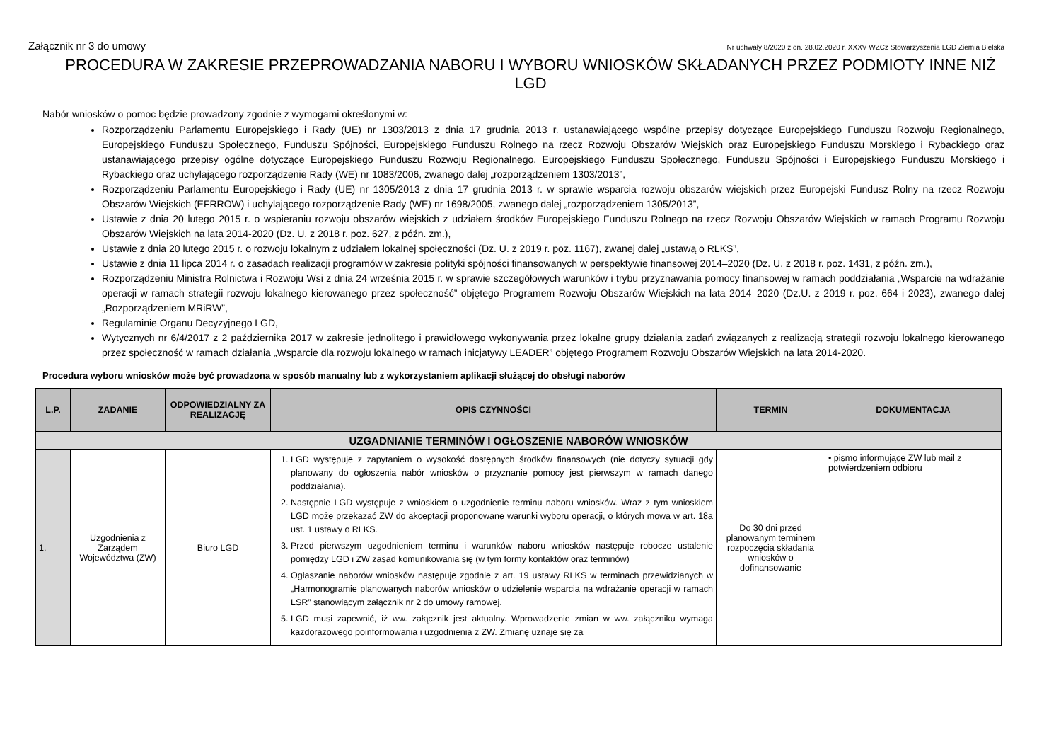Załącznik nr 3 do umowy Nr uchwały 8/2020 z dn. 28.02.2020 r. XXXV WZCz Stowarzyszenia LGD Ziemia Bielska
PROCEDURA W ZAKRESIE PRZEPROWADZANIA NABORU I WYBORU WNIOSKÓW SKŁADANYCH PRZEZ PODMIOTY INNE NIŻ LGD
Nabór wniosków o pomoc będzie prowadzony zgodnie z wymogami określonymi w:
Rozporządzeniu Parlamentu Europejskiego i Rady (UE) nr 1303/2013 z dnia 17 grudnia 2013 r. ustanawiającego wspólne przepisy dotyczące Europejskiego Funduszu Rozwoju Regionalnego, Europejskiego Funduszu Społecznego, Funduszu Spójności, Europejskiego Funduszu Rolnego na rzecz Rozwoju Obszarów Wiejskich oraz Europejskiego Funduszu Morskiego i Rybackiego oraz ustanawiającego przepisy ogólne dotyczące Europejskiego Funduszu Rozwoju Regionalnego, Europejskiego Funduszu Społecznego, Funduszu Spójności i Europejskiego Funduszu Morskiego i Rybackiego oraz uchylającego rozporządzenie Rady (WE) nr 1083/2006, zwanego dalej „rozporządzeniem 1303/2013”,
Rozporządzeniu Parlamentu Europejskiego i Rady (UE) nr 1305/2013 z dnia 17 grudnia 2013 r. w sprawie wsparcia rozwoju obszarów wiejskich przez Europejski Fundusz Rolny na rzecz Rozwoju Obszarów Wiejskich (EFRROW) i uchylającego rozporządzenie Rady (WE) nr 1698/2005, zwanego dalej „rozporządzeniem 1305/2013”,
Ustawie z dnia 20 lutego 2015 r. o wspieraniu rozwoju obszarów wiejskich z udziałem środków Europejskiego Funduszu Rolnego na rzecz Rozwoju Obszarów Wiejskich w ramach Programu Rozwoju Obszarów Wiejskich na lata 2014-2020 (Dz. U. z 2018 r. poz. 627, z późn. zm.),
Ustawie z dnia 20 lutego 2015 r. o rozwoju lokalnym z udziałem lokalnej społeczności (Dz. U. z 2019 r. poz. 1167), zwanej dalej „ustawą o RLKS”,
Ustawie z dnia 11 lipca 2014 r. o zasadach realizacji programów w zakresie polityki spójności finansowanych w perspektywie finansowej 2014–2020 (Dz. U. z 2018 r. poz. 1431, z późn. zm.),
Rozporządzeniu Ministra Rolnictwa i Rozwoju Wsi z dnia 24 września 2015 r. w sprawie szczegółowych warunków i trybu przyznawania pomocy finansowej w ramach poddziałania „Wsparcie na wdrażanie operacji w ramach strategii rozwoju lokalnego kierowanego przez społeczność” objętego Programem Rozwoju Obszarów Wiejskich na lata 2014–2020 (Dz.U. z 2019 r. poz. 664 i 2023), zwanego dalej „Rozporządzeniem MRiRW”,
Regulaminie Organu Decyzyjnego LGD,
Wytycznych nr 6/4/2017 z 2 października 2017 w zakresie jednolitego i prawidłowego wykonywania przez lokalne grupy działania zadań związanych z realizacją strategii rozwoju lokalnego kierowanego przez społeczność w ramach działania „Wsparcie dla rozwoju lokalnego w ramach inicjatywy LEADER” objętego Programem Rozwoju Obszarów Wiejskich na lata 2014-2020.
Procedura wyboru wniosków może być prowadzona w sposób manualny lub z wykorzystaniem aplikacji służącej do obsługi naborów
| L.P. | ZADANIE | ODPOWIEDZIALNY ZA REALIZACJĘ | OPIS CZYNNOŚCI | TERMIN | DOKUMENTACJA |
| --- | --- | --- | --- | --- | --- |
| UZGADNIANIE TERMINÓW I OGŁOSZENIE NABORÓW WNIOSKÓW | | | | | |
| 1. | Uzgodnienia z Zarządem Województwa (ZW) | Biuro LGD | 1. LGD występuje z zapytaniem o wysokość dostępnych środków finansowych (nie dotyczy sytuacji gdy planowany do ogłoszenia nabór wniosków o przyznanie pomocy jest pierwszym w ramach danego poddziałania). 2. Następnie LGD występuje z wnioskiem o uzgodnienie terminu naboru wniosków. Wraz z tym wnioskiem LGD może przekazać ZW do akceptacji proponowane warunki wyboru operacji, o których mowa w art. 18a ust. 1 ustawy o RLKS. 3. Przed pierwszym uzgodnieniem terminu i warunków naboru wniosków następuje robocze ustalenie pomiędzy LGD i ZW zasad komunikowania się (w tym formy kontaktów oraz terminów) 4. Ogłaszanie naborów wniosków następuje zgodnie z art. 19 ustawy RLKS w terminach przewidzianych w „Harmonogramie planowanych naborów wniosków o udzielenie wsparcia na wdrażanie operacji w ramach LSR” stanowiącym załącznik nr 2 do umowy ramowej. 5. LGD musi zapewnić, iż ww. załącznik jest aktualny. Wprowadzenie zmian w ww. załączniku wymaga każdorazowego poinformowania i uzgodnienia z ZW. Zmianę uznaje się za | Do 30 dni przed planowanym terminem rozpoczęcia składania wniosków o dofinansowanie | • pismo informujące ZW lub mail z potwierdzeniem odbioru |